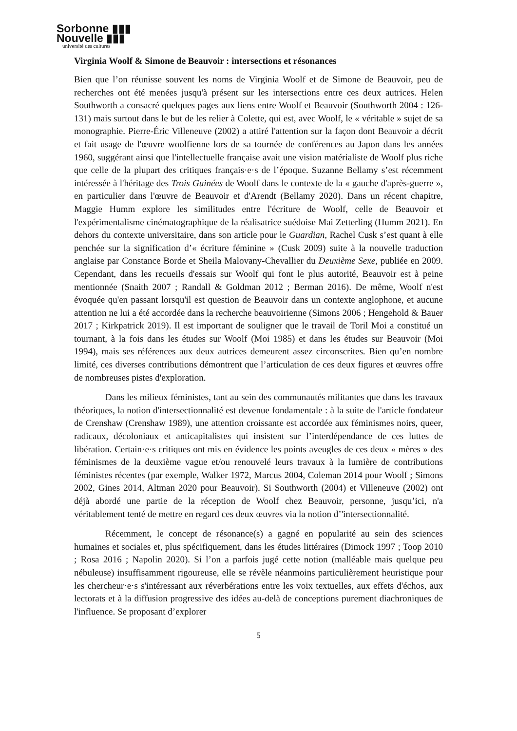Sorbonne ▮▮▮
Nouvelle ▮▮▮
université des cultures
Virginia Woolf & Simone de Beauvoir : intersections et résonances
Bien que l’on réunisse souvent les noms de Virginia Woolf et de Simone de Beauvoir, peu de recherches ont été menées jusqu'à présent sur les intersections entre ces deux autrices. Helen Southworth a consacré quelques pages aux liens entre Woolf et Beauvoir (Southworth 2004 : 126-131) mais surtout dans le but de les relier à Colette, qui est, avec Woolf, le « véritable » sujet de sa monographie. Pierre-Éric Villeneuve (2002) a attiré l'attention sur la façon dont Beauvoir a décrit et fait usage de l'œuvre woolfienne lors de sa tournée de conférences au Japon dans les années 1960, suggérant ainsi que l'intellectuelle française avait une vision matérialiste de Woolf plus riche que celle de la plupart des critiques français·e·s de l’époque. Suzanne Bellamy s’est récemment intéressée à l'héritage des Trois Guinées de Woolf dans le contexte de la « gauche d'après-guerre », en particulier dans l'œuvre de Beauvoir et d'Arendt (Bellamy 2020). Dans un récent chapitre, Maggie Humm explore les similitudes entre l'écriture de Woolf, celle de Beauvoir et l'expérimentalisme cinématographique de la réalisatrice suédoise Mai Zetterling (Humm 2021). En dehors du contexte universitaire, dans son article pour le Guardian, Rachel Cusk s’est quant à elle penchée sur la signification d’« écriture féminine » (Cusk 2009) suite à la nouvelle traduction anglaise par Constance Borde et Sheila Malovany-Chevallier du Deuxième Sexe, publiée en 2009. Cependant, dans les recueils d'essais sur Woolf qui font le plus autorité, Beauvoir est à peine mentionnée (Snaith 2007 ; Randall & Goldman 2012 ; Berman 2016). De même, Woolf n'est évoquée qu'en passant lorsqu'il est question de Beauvoir dans un contexte anglophone, et aucune attention ne lui a été accordée dans la recherche beauvoirienne (Simons 2006 ; Hengehold & Bauer 2017 ; Kirkpatrick 2019). Il est important de souligner que le travail de Toril Moi a constitué un tournant, à la fois dans les études sur Woolf (Moi 1985) et dans les études sur Beauvoir (Moi 1994), mais ses références aux deux autrices demeurent assez circonscrites. Bien qu’en nombre limité, ces diverses contributions démontrent que l’articulation de ces deux figures et œuvres offre de nombreuses pistes d'exploration.
Dans les milieux féministes, tant au sein des communautés militantes que dans les travaux théoriques, la notion d'intersectionnalité est devenue fondamentale : à la suite de l'article fondateur de Crenshaw (Crenshaw 1989), une attention croissante est accordée aux féminismes noirs, queer, radicaux, décoloniaux et anticapitalistes qui insistent sur l’interdépendance de ces luttes de libération. Certain·e·s critiques ont mis en évidence les points aveugles de ces deux « mères » des féminismes de la deuxième vague et/ou renouvelé leurs travaux à la lumière de contributions féministes récentes (par exemple, Walker 1972, Marcus 2004, Coleman 2014 pour Woolf ; Simons 2002, Gines 2014, Altman 2020 pour Beauvoir). Si Southworth (2004) et Villeneuve (2002) ont déjà abordé une partie de la réception de Woolf chez Beauvoir, personne, jusqu’ici, n'a véritablement tenté de mettre en regard ces deux œuvres via la notion d’'intersectionnalité.
Récemment, le concept de résonance(s) a gagné en popularité au sein des sciences humaines et sociales et, plus spécifiquement, dans les études littéraires (Dimock 1997 ; Toop 2010 ; Rosa 2016 ; Napolin 2020). Si l’on a parfois jugé cette notion (malléable mais quelque peu nébuleuse) insuffisamment rigoureuse, elle se révèle néanmoins particulièrement heuristique pour les chercheur·e·s s'intéressant aux réverbérations entre les voix textuelles, aux effets d'échos, aux lectorats et à la diffusion progressive des idées au-delà de conceptions purement diachroniques de l'influence. Se proposant d’explorer
5